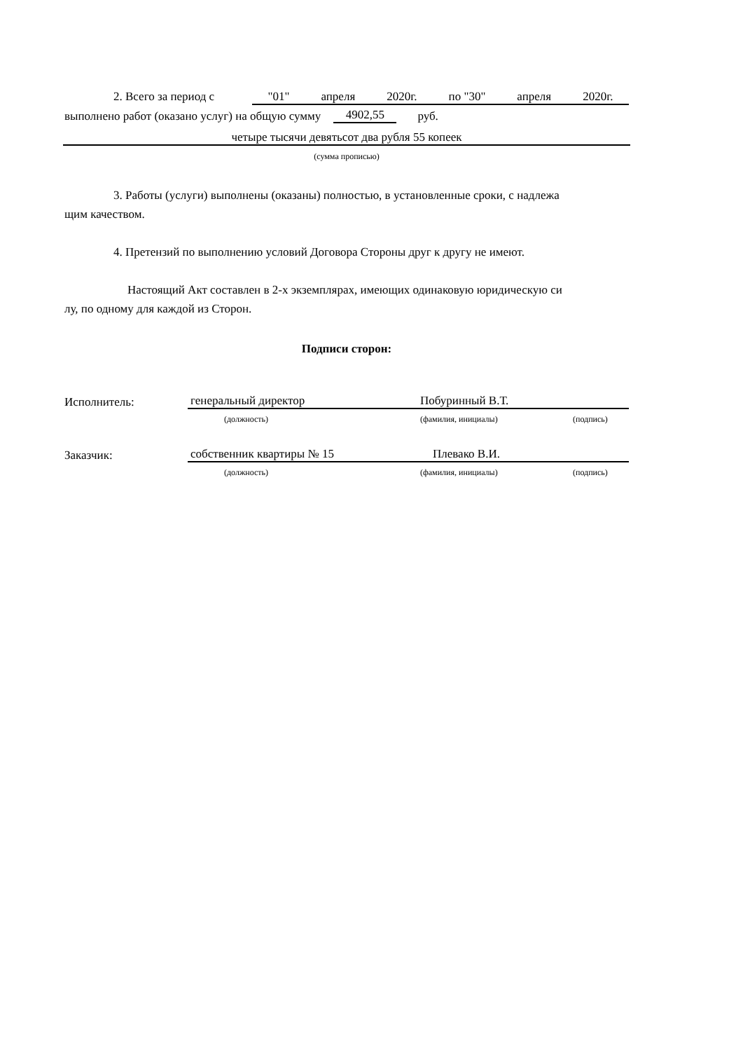2. Всего за период с "01" апреля 2020г. по "30" апреля 2020г.
выполнено работ (оказано услуг) на общую сумму 4902,55 руб.
четыре тысячи девятьсот два рубля 55 копеек
(сумма прописью)
3. Работы (услуги) выполнены (оказаны) полностью, в установленные сроки, с надлежа
щим качеством.
4. Претензий по выполнению условий Договора Стороны друг к другу не имеют.
Настоящий Акт составлен в 2-х экземплярах, имеющих одинаковую юридическую си
лу, по одному для каждой из Сторон.
Подписи сторон:
Исполнитель: генеральный директор Побуринный В.Т.
(должность) (фамилия, инициалы) (подпись)
Заказчик: собственник квартиры № 15 Плевако В.И.
(должность) (фамилия, инициалы) (подпись)